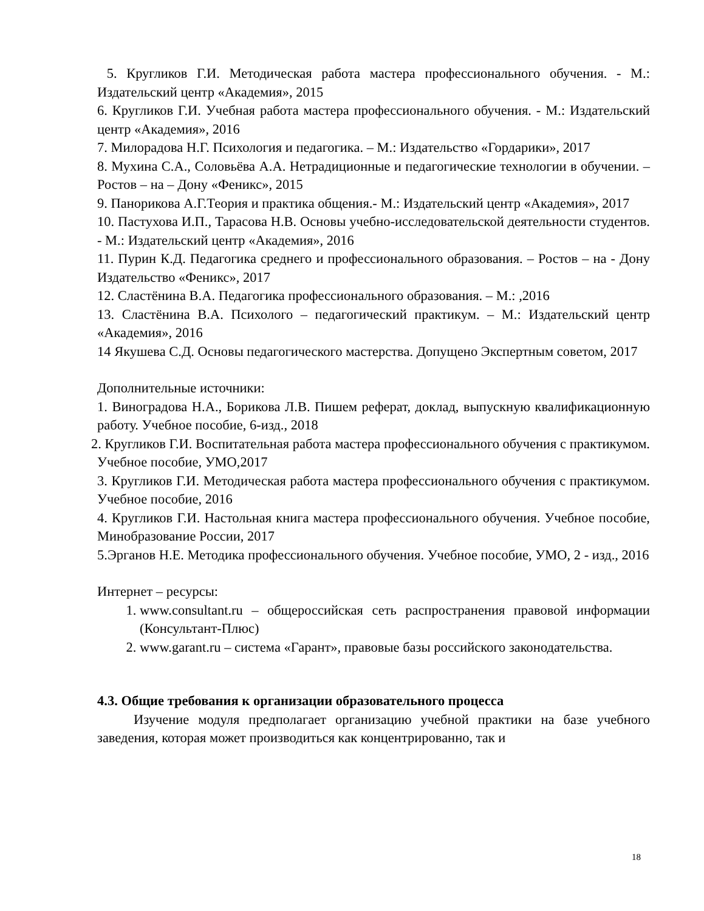5. Кругликов Г.И. Методическая работа мастера профессионального обучения. - М.: Издательский центр «Академия», 2015
6. Кругликов Г.И. Учебная работа мастера профессионального обучения. - М.: Издательский центр «Академия», 2016
7. Милорадова Н.Г. Психология и педагогика. – М.: Издательство «Гордарики», 2017
8. Мухина С.А., Соловьёва А.А. Нетрадиционные и педагогические технологии в обучении. – Ростов – на – Дону «Феникс», 2015
9. Панорикова А.Г.Теория и практика общения.- М.: Издательский центр «Академия», 2017
10. Пастухова И.П., Тарасова Н.В. Основы учебно-исследовательской деятельности студентов. - М.: Издательский центр «Академия», 2016
11. Пурин К.Д. Педагогика среднего и профессионального образования. – Ростов – на - Дону Издательство «Феникс», 2017
12. Сластёнина В.А. Педагогика профессионального образования. – М.: ,2016
13. Сластёнина В.А. Психолого – педагогический практикум. – М.: Издательский центр «Академия», 2016
14 Якушева С.Д. Основы педагогического мастерства. Допущено Экспертным советом, 2017
Дополнительные источники:
1. Виноградова Н.А., Борикова Л.В. Пишем реферат, доклад, выпускную квалификационную работу. Учебное пособие, 6-изд., 2018
2. Кругликов Г.И. Воспитательная работа мастера профессионального обучения с практикумом. Учебное пособие, УМО,2017
3. Кругликов Г.И. Методическая работа мастера профессионального обучения с практикумом. Учебное пособие, 2016
4. Кругликов Г.И. Настольная книга мастера профессионального обучения. Учебное пособие, Минобразование России, 2017
5.Эрганов Н.Е. Методика профессионального обучения. Учебное пособие, УМО, 2 - изд., 2016
Интернет – ресурсы:
1. www.consultant.ru – общероссийская сеть распространения правовой информации (Консультант-Плюс)
2. www.garant.ru – система «Гарант», правовые базы российского законодательства.
4.3. Общие требования к организации образовательного процесса
Изучение модуля предполагает организацию учебной практики на базе учебного заведения, которая может производиться как концентрированно, так и
18